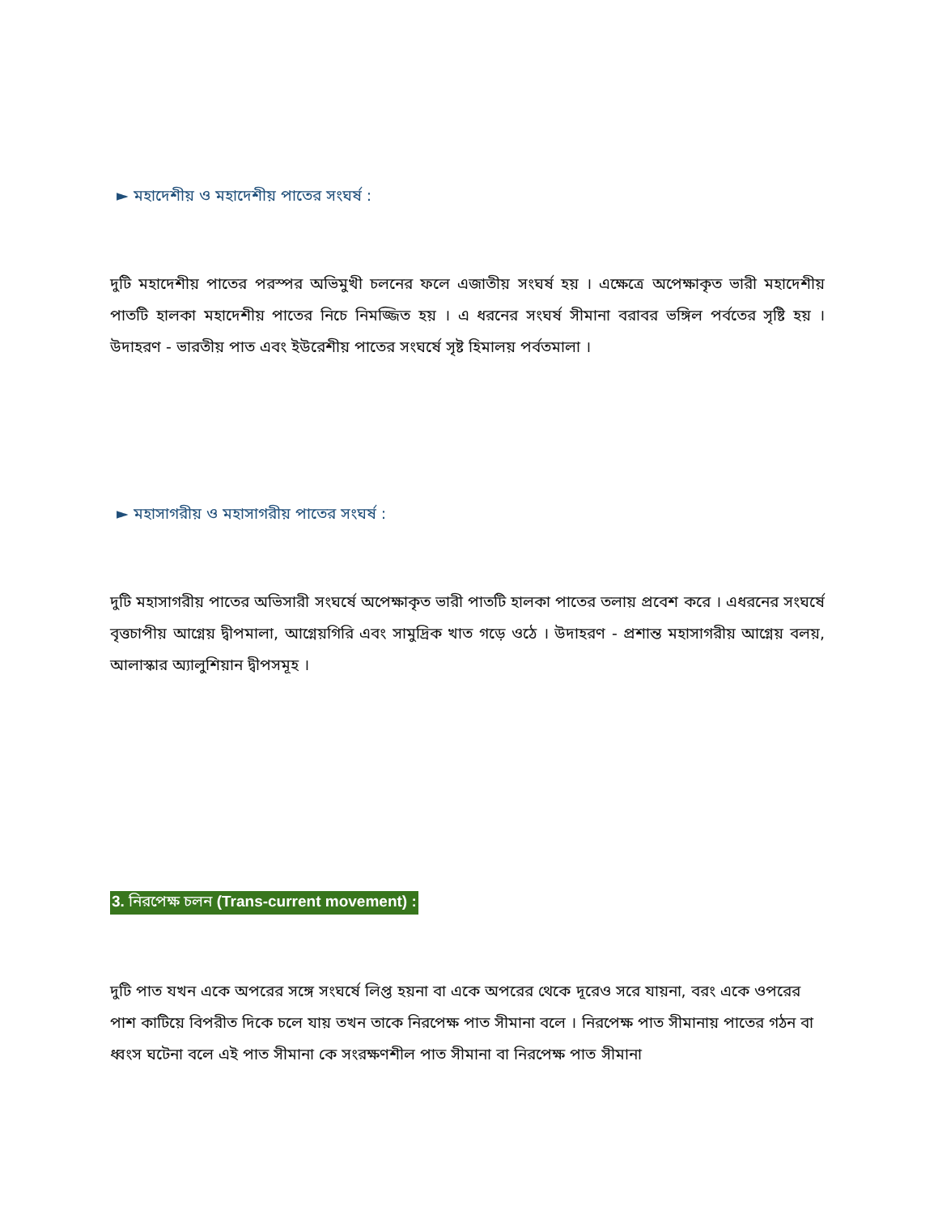► মহাদেশীয় ও মহাদেশীয় পাতের সংঘর্ষ :
দুটি মহাদেশীয় পাতের পরস্পর অভিমুখী চলনের ফলে এজাতীয় সংঘর্ষ হয় । এক্ষেত্রে অপেক্ষাকৃত ভারী মহাদেশীয় পাতটি হালকা মহাদেশীয় পাতের নিচে নিমজ্জিত হয় । এ ধরনের সংঘর্ষ সীমানা বরাবর ভঙ্গিল পর্বতের সৃষ্টি হয় । উদাহরণ - ভারতীয় পাত এবং ইউরেশীয় পাতের সংঘর্ষে সৃষ্ট হিমালয় পর্বতমালা ।
► মহাসাগরীয় ও মহাসাগরীয় পাতের সংঘর্ষ :
দুটি মহাসাগরীয় পাতের অভিসারী সংঘর্ষে অপেক্ষাকৃত ভারী পাতটি হালকা পাতের তলায় প্রবেশ করে । এধরনের সংঘর্ষে বৃত্তচাপীয় আগ্নেয় দ্বীপমালা, আগ্নেয়গিরি এবং সামুদ্রিক খাত গড়ে ওঠে । উদাহরণ - প্রশান্ত মহাসাগরীয় আগ্নেয় বলয়, আলাস্কার অ্যালুশিয়ান দ্বীপসমূহ ।
3. নিরপেক্ষ চলন (Trans-current movement) :
দুটি পাত যখন একে অপরের সঙ্গে সংঘর্ষে লিপ্ত হয়না বা একে অপরের থেকে দূরেও সরে যায়না, বরং একে ওপরের পাশ কাটিয়ে বিপরীত দিকে চলে যায় তখন তাকে নিরপেক্ষ পাত সীমানা বলে । নিরপেক্ষ পাত সীমানায় পাতের গঠন বা ধ্বংস ঘটেনা বলে এই পাত সীমানা কে সংরক্ষণশীল পাত সীমানা বা নিরপেক্ষ পাত সীমানা